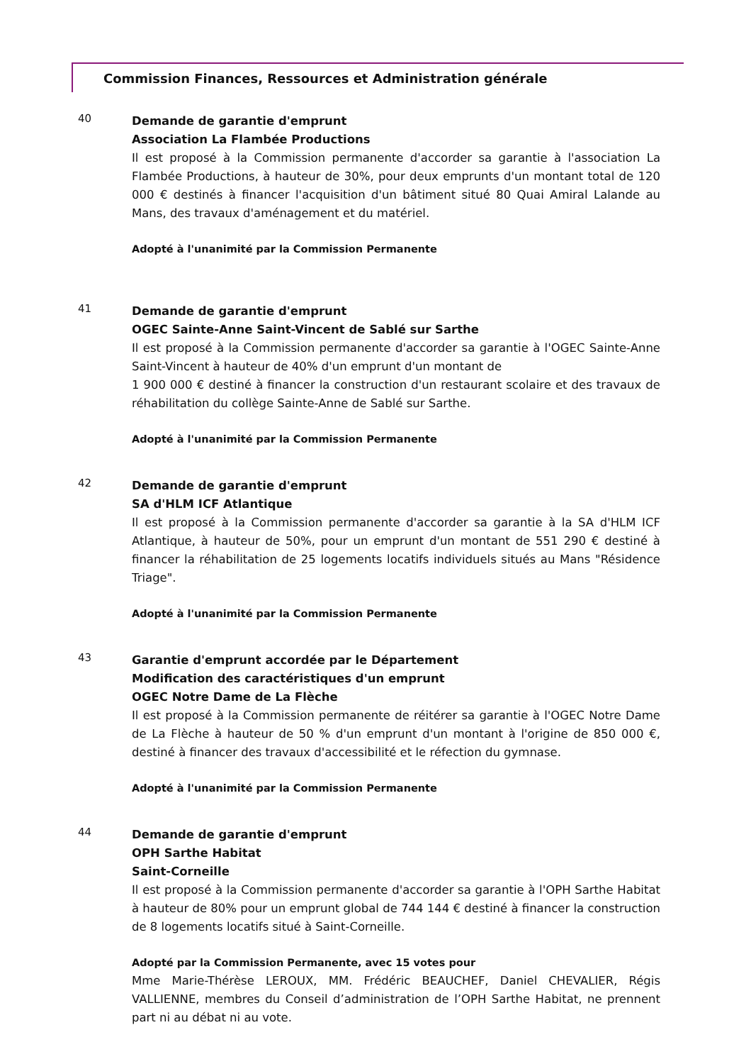Commission Finances, Ressources et Administration générale
40
Demande de garantie d'emprunt
Association La Flambée Productions
Il est proposé à la Commission permanente d'accorder sa garantie à l'association La Flambée Productions, à hauteur de 30%, pour deux emprunts d'un montant total de 120 000 € destinés à financer l'acquisition d'un bâtiment situé 80 Quai Amiral Lalande au Mans, des travaux d'aménagement et du matériel.
Adopté à l'unanimité par la Commission Permanente
41
Demande de garantie d'emprunt
OGEC Sainte-Anne Saint-Vincent de Sablé sur Sarthe
Il est proposé à la Commission permanente d'accorder sa garantie à l'OGEC Sainte-Anne Saint-Vincent à hauteur de 40% d'un emprunt d'un montant de
1 900 000 € destiné à financer la construction d'un restaurant scolaire et des travaux de réhabilitation du collège Sainte-Anne de Sablé sur Sarthe.
Adopté à l'unanimité par la Commission Permanente
42
Demande de garantie d'emprunt
SA d'HLM ICF Atlantique
Il est proposé à la Commission permanente d'accorder sa garantie à la SA d'HLM ICF Atlantique, à hauteur de 50%, pour un emprunt d'un montant de 551 290 € destiné à financer la réhabilitation de 25 logements locatifs individuels situés au Mans "Résidence Triage".
Adopté à l'unanimité par la Commission Permanente
43
Garantie d'emprunt accordée par le Département
Modification des caractéristiques d'un emprunt
OGEC Notre Dame de La Flèche
Il est proposé à la Commission permanente de réitérer sa garantie à l'OGEC Notre Dame de La Flèche à hauteur de 50 % d'un emprunt d'un montant à l'origine de 850 000 €, destiné à financer des travaux d'accessibilité et le réfection du gymnase.
Adopté à l'unanimité par la Commission Permanente
44
Demande de garantie d'emprunt
OPH Sarthe Habitat
Saint-Corneille
Il est proposé à la Commission permanente d'accorder sa garantie à l'OPH Sarthe Habitat à hauteur de 80% pour un emprunt global de 744 144 € destiné à financer la construction de 8 logements locatifs situé à Saint-Corneille.
Adopté par la Commission Permanente, avec 15 votes pour
Mme Marie-Thérèse LEROUX, MM. Frédéric BEAUCHEF, Daniel CHEVALIER, Régis VALLIENNE, membres du Conseil d’administration de l’OPH Sarthe Habitat, ne prennent part ni au débat ni au vote.